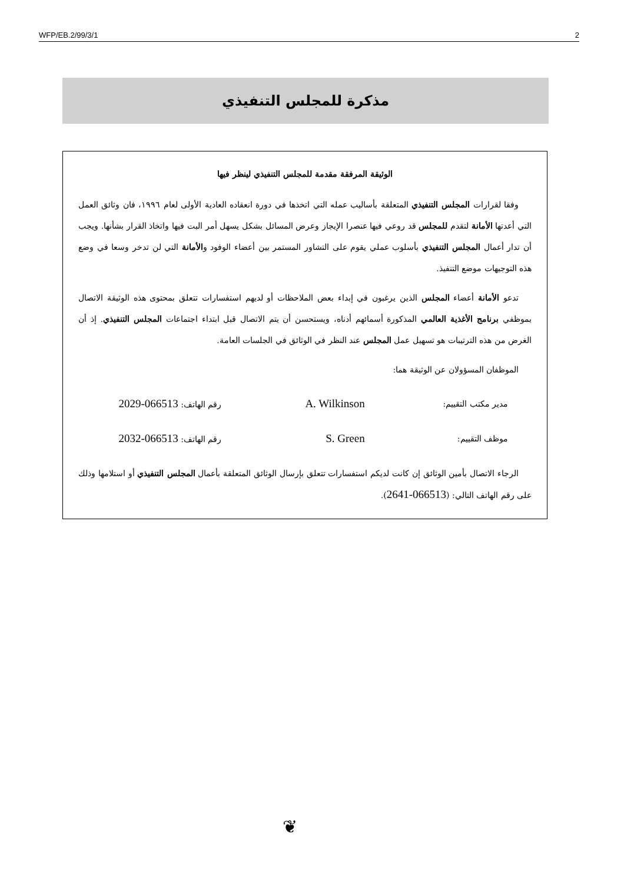WFP/EB.2/99/3/1 2
مذكرة للمجلس التنفيذي
الوثيقة المرفقة مقدمة للمجلس التنفيذي لينظر فيها
وفقا لقرارات المجلس التنفيذي المتعلقة بأساليب عمله التي اتخذها في دورة انعقاده العادية الأولى لعام ١٩٩٦، فان وثائق العمل التي أعدتها الأمانة لتقدم للمجلس قد روعي فيها عنصرا الإيجاز وعرض المسائل بشكل يسهل أمر البت فيها واتخاذ القرار بشأنها. ويجب أن تدار أعمال المجلس التنفيذي بأسلوب عملي يقوم على التشاور المستمر بين أعضاء الوفود والأمانة التي لن تدخر وسعا في وضع هذه التوجيهات موضع التنفيذ.
تدعو الأمانة أعضاء المجلس الذين يرغبون في إبداء بعض الملاحظات أو لديهم استفسارات تتعلق بمحتوى هذه الوثيقة الاتصال بموظفي برنامج الأغذية العالمي المذكورة أسمائهم أدناه، ويستحسن أن يتم الاتصال قبل ابتداء اجتماعات المجلس التنفيذي. إذ أن الغرض من هذه الترتيبات هو تسهيل عمل المجلس عند النظر في الوثائق في الجلسات العامة.
الموظفان المسؤولان عن الوثيقة هما:
مدير مكتب التقييم: A. Wilkinson رقم الهاتف: 066513-2029
موظف التقييم: S. Green رقم الهاتف: 066513-2032
الرجاء الاتصال بأمين الوثائق إن كانت لديكم استفسارات تتعلق بإرسال الوثائق المتعلقة بأعمال المجلس التنفيذي أو استلامها وذلك على رقم الهاتف التالي: (066513-2641).
❦